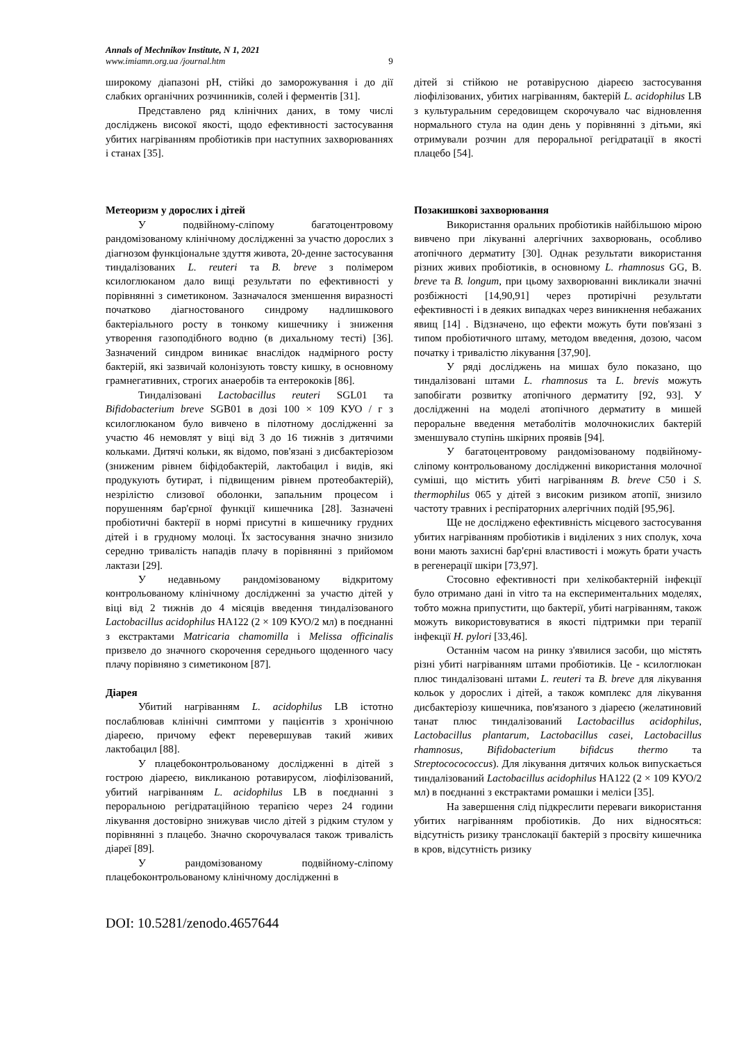Annals of Mechnikov Institute, N 1, 2021
www.imiamn.org.ua /journal.htm 9
широкому діапазоні pH, стійкі до заморожування і до дії слабких органічних розчинників, солей і ферментів [31].
Представлено ряд клінічних даних, в тому числі досліджень високої якості, щодо ефективності застосування убитих нагріванням пробіотиків при наступних захворюваннях і станах [35].
Метеоризм у дорослих і дітей
У подвійному-сліпому багатоцентровому рандомізованому клінічному дослідженні за участю дорослих з діагнозом функціональне здуття живота, 20-денне застосування тиндалізованих L. reuteri та B. breve з полімером ксилоглюканом дало вищі результати по ефективності у порівнянні з симетиконом. Зазначалося зменшення виразності початково діагностованого синдрому надлишкового бактеріального росту в тонкому кишечнику і зниження утворення газоподібного водню (в дихальному тесті) [36]. Зазначений синдром виникає внаслідок надмірного росту бактерій, які зазвичай колонізують товсту кишку, в основному грамнегативних, строгих анаеробів та ентерококів [86].
Тиндалізовані Lactobacillus reuteri SGL01 та Bifidobacterium breve SGB01 в дозі 100 × 109 КУО / г з ксилоглюканом було вивчено в пілотному дослідженні за участю 46 немовлят у віці від 3 до 16 тижнів з дитячими кольками. Дитячі кольки, як відомо, пов'язані з дисбактеріозом (зниженим рівнем біфідобактерій, лактобацил і видів, які продукують бутират, і підвищеним рівнем протеобактерій), незрілістю слизової оболонки, запальним процесом і порушенням бар'єрної функції кишечника [28]. Зазначені пробіотичні бактерії в нормі присутні в кишечнику грудних дітей і в грудному молоці. Їх застосування значно знизило середню тривалість нападів плачу в порівнянні з прийомом лактази [29].
У недавньому рандомізованому відкритому контрольованому клінічному дослідженні за участю дітей у віці від 2 тижнів до 4 місяців введення тиндалізованого Lactobacillus acidophilus HA122 (2 × 109 КУО/2 мл) в поєднанні з екстрактами Matricaria chamomilla і Melissa officinalis призвело до значного скорочення середнього щоденного часу плачу порівняно з симетиконом [87].
Діарея
Убитий нагріванням L. acidophilus LB істотно послаблював клінічні симптоми у пацієнтів з хронічною діареєю, причому ефект перевершував такий живих лактобацил [88].
У плацебоконтрольованому дослідженні в дітей з гострою діареєю, викликаною ротавирусом, ліофілізований, убитий нагріванням L. acidophilus LB в поєднанні з пероральною регідратаційною терапією через 24 години лікування достовірно знижував число дітей з рідким стулом у порівнянні з плацебо. Значно скорочувалася також тривалість діареї [89].
У рандомізованому подвійному-сліпому плацебоконтрольованому клінічному дослідженні в
дітей зі стійкою не ротавірусною діареєю застосування ліофілізованих, убитих нагріванням, бактерій L. acidophilus LB з культуральним середовищем скорочувало час відновлення нормального стула на один день у порівнянні з дітьми, які отримували розчин для пероральної регідратації в якості плацебо [54].
Позакишкові захворювання
Використання оральних пробіотиків найбільшою мірою вивчено при лікуванні алергічних захворювань, особливо атопічного дерматиту [30]. Однак результати використання різних живих пробіотиків, в основному L. rhamnosus GG, B. breve та B. longum, при цьому захворюванні викликали значні розбіжності [14,90,91] через протирічні результати ефективності і в деяких випадках через виникнення небажаних явищ [14] . Відзначено, що ефекти можуть бути пов'язані з типом пробіотичного штаму, методом введення, дозою, часом початку і тривалістю лікування [37,90].
У ряді досліджень на мишах було показано, що тиндалізовані штами L. rhamnosus та L. brevis можуть запобігати розвитку атопічного дерматиту [92, 93]. У дослідженні на моделі атопічного дерматиту в мишей пероральне введення метаболітів молочнокислих бактерій зменшувало ступінь шкірних проявів [94].
У багатоцентровому рандомізованому подвійному-сліпому контрольованому дослідженні використання молочної суміші, що містить убиті нагріванням B. breve C50 і S. thermophilus 065 у дітей з високим ризиком атопії, знизило частоту травних і респіраторних алергічних подій [95,96].
Ще не досліджено ефективність місцевого застосування убитих нагріванням пробіотиків і виділених з них сполук, хоча вони мають захисні бар'єрні властивості і можуть брати участь в регенерації шкіри [73,97].
Стосовно ефективності при хелікобактерній інфекції було отримано дані in vitro та на експериментальних моделях, тобто можна припустити, що бактерії, убиті нагріванням, також можуть використовуватися в якості підтримки при терапії інфекції H. pylori [33,46].
Останнім часом на ринку з'явилися засоби, що містять різні убиті нагріванням штами пробіотиків. Це - ксилоглюкан плюс тиндалізовані штами L. reuteri та B. breve для лікування кольок у дорослих і дітей, а також комплекс для лікування дисбактеріозу кишечника, пов'язаного з діареєю (желатиновий танат плюс тиндалізований Lactobacillus acidophilus, Lactobacillus plantarum, Lactobacillus casei, Lactobacillus rhamnosus, Bifidobacterium bifidcus thermo та Streptococococcus). Для лікування дитячих кольок випускається тиндалізований Lactobacillus acidophilus HA122 (2 × 109 КУО/2 мл) в поєднанні з екстрактами ромашки і меліси [35].
На завершення слід підкреслити переваги використання убитих нагріванням пробіотиків. До них відносяться: відсутність ризику транслокації бактерій з просвіту кишечника в кров, відсутність ризику
DOI: 10.5281/zenodo.4657644